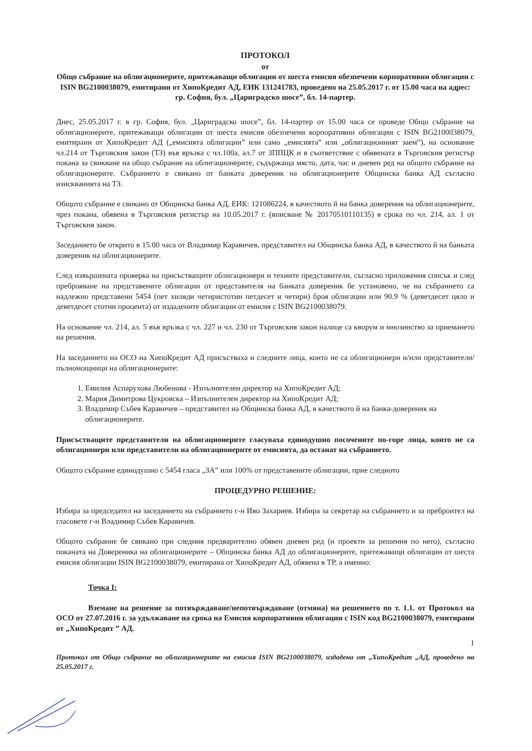ПРОТОКОЛ
от
Общо събрание на облигационерите, притежаващи облигации от шеста емисия обезпечени корпоративни облигации с ISIN BG2100038079, емитирани от ХипоКредит АД, ЕИК 131241783, проведено на 25.05.2017 г. от 15.00 часа на адрес: гр. София, бул. „Цариградско шосе”, бл. 14-партер.
Днес, 25.05.2017 г. в гр. София, бул. „Цариградско шосе”, бл. 14-партер от 15.00 часа се проведе Общо събрание на облигационерите, притежаващи облигации от шеста емисия обезпечени корпоративни облигации с ISIN BG2100038079, емитирани от ХипоКредит АД („емисията облигации” или само „емисията” или „облигационният заем”), на основание чл.214 от Търговския закон (ТЗ) във връзка с чл.100а, ал.7 от ЗППЦК и в съответствие с обявената в Търговския регистър покана за свикване на общо събрание на облигационерите, съдържаща място, дата, час и дневен ред на общото събрание на облигационерите. Събранието е свикано от банката довереник на облигационерите Общинска банка АД съгласно изискванията на ТЗ.
Общото събрание е свикано от Общинска банка АД, ЕИК: 121086224, в качеството й на банка довереник на облигационерите, чрез покана, обявена в Търговския регистър на 10.05.2017 г. (вписване № 20170510110135) в срока по чл. 214, ал. 1 от Търговския закон.
Заседанието бе открито в 15.00 часа от Владимир Каравичев, представител на Общинска банка АД, в качеството й на банката довереник на облигационерите.
След извършената проверка на присъстващите облигационери и техните представители, съгласно приложения списък и след преброяване на представените облигации от представителя на банката довереник бе установено, че на събранието са надлежно представени 5454 (пет хиляди четиристотин петдесет и четири) броя облигации или 90.9 % (деветдесет цяло и деветдесет стотни процента) от издадените облигации от емисия с ISIN BG2100038079.
На основание чл. 214, ал. 5 във връзка с чл. 227 и чл. 230 от Търговския закон налице са кворум и мнозинство за приемането на решения.
На заседанието на ОСО на ХипоКредит АД присъстваха и следните лица, които не са облигационери и/или представители/пълномощници на облигационерите:
1. Емилия Аспарухова Любенова - Изпълнителен директор на ХипоКредит АД;
2. Мария Димитрова Цукровска – Изпълнителен директор на ХипоКредит АД;
3. Владимир Събев Каравичев – представител на Общинска банка АД, в качеството й на банка-довереник на облигационерите.
Присъстващите представители на облигационерите гласуваха единодушно посочените по-горе лица, които не са облигационери или представители на облигационерите от емисията, да останат на събранието.
Общото събрание единодушно с 5454 гласа „ЗА” или 100% от представените облигации, прие следното
ПРОЦЕДУРНО РЕШЕНИЕ:
Избира за председател на заседанието на събранието г-н Иво Захариев. Избира за секретар на събранието и за преброител на гласовете г-н Владимир Събев Каравичев.
Общото събрание бе свикано при следния предварително обявен дневен ред (и проекти за решения по него), съгласно поканата на Довереника на облигационерите – Общинска банка АД до облигационерите, притежаващи облигации от шеста емисия облигации ISIN BG2100038079, емитирана от ХипоКредит АД, обявена в ТР, а именно:
Точка I:
Вземане на решение за потвърждаване/непотвърждаване (отмяна) на решението по т. 1.1. от Протокол на ОСО от 27.07.2016 г. за удължаване на срока на Емисия корпоративни облигации с ISIN код BG2100038079, емитирани от „ХипоКредит ” АД.
1
Протокол от Общо събрание на облигационерите на емисия ISIN BG2100038079, издадена от „ХипоКредит „АД, проведено на 25.05.2017 г.